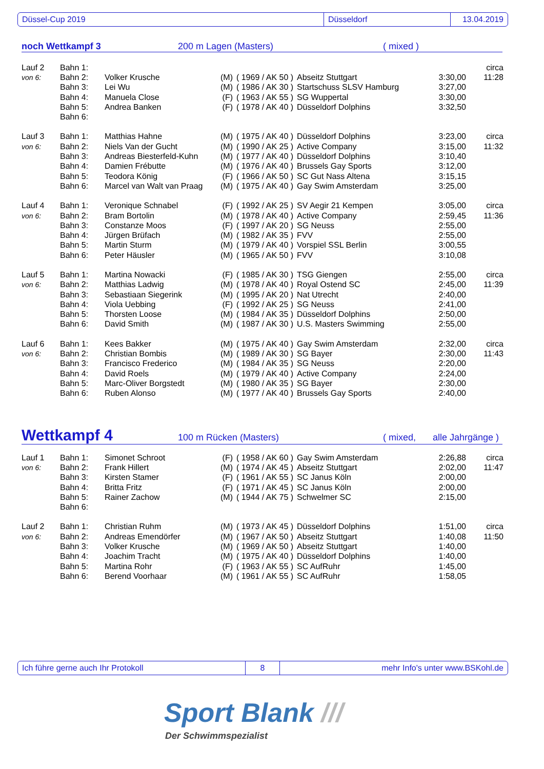Düssel-Cup 2019 Düsseldorf 13.04.2019
noch Wettkampf 3 200 m Lagen (Masters) ( mixed )
| Lauf 2 | Bahn 1: | | | | | | circa |
| von 6: | Bahn 2: | Volker Krusche | (M) | ( 1969 / AK 50 ) | Abseitz Stuttgart | 3:30,00 | 11:28 |
| | Bahn 3: | Lei Wu | (M) | ( 1986 / AK 30 ) | Startschuss SLSV Hamburg | 3:27,00 | |
| | Bahn 4: | Manuela Close | (F) | ( 1963 / AK 55 ) | SG Wuppertal | 3:30,00 | |
| | Bahn 5: | Andrea Banken | (F) | ( 1978 / AK 40 ) | Düsseldorf Dolphins | 3:32,50 | |
| | Bahn 6: | | | | | | |
| Lauf 3 | Bahn 1: | Matthias Hahne | (M) | ( 1975 / AK 40 ) | Düsseldorf Dolphins | 3:23,00 | circa |
| von 6: | Bahn 2: | Niels Van der Gucht | (M) | ( 1990 / AK 25 ) | Active Company | 3:15,00 | 11:32 |
| | Bahn 3: | Andreas Biesterfeld-Kuhn | (M) | ( 1977 / AK 40 ) | Düsseldorf Dolphins | 3:10,40 | |
| | Bahn 4: | Damien Frébutte | (M) | ( 1976 / AK 40 ) | Brussels Gay Sports | 3:12,00 | |
| | Bahn 5: | Teodora König | (F) | ( 1966 / AK 50 ) | SC Gut Nass Altena | 3:15,15 | |
| | Bahn 6: | Marcel van Walt van Praag | (M) | ( 1975 / AK 40 ) | Gay Swim Amsterdam | 3:25,00 | |
| Lauf 4 | Bahn 1: | Veronique Schnabel | (F) | ( 1992 / AK 25 ) | SV Aegir 21 Kempen | 3:05,00 | circa |
| von 6: | Bahn 2: | Bram Bortolin | (M) | ( 1978 / AK 40 ) | Active Company | 2:59,45 | 11:36 |
| | Bahn 3: | Constanze Moos | (F) | ( 1997 / AK 20 ) | SG Neuss | 2:55,00 | |
| | Bahn 4: | Jürgen Brüfach | (M) | ( 1982 / AK 35 ) | FVV | 2:55,00 | |
| | Bahn 5: | Martin Sturm | (M) | ( 1979 / AK 40 ) | Vorspiel SSL Berlin | 3:00,55 | |
| | Bahn 6: | Peter Häusler | (M) | ( 1965 / AK 50 ) | FVV | 3:10,08 | |
| Lauf 5 | Bahn 1: | Martina Nowacki | (F) | ( 1985 / AK 30 ) | TSG Giengen | 2:55,00 | circa |
| von 6: | Bahn 2: | Matthias Ladwig | (M) | ( 1978 / AK 40 ) | Royal Ostend SC | 2:45,00 | 11:39 |
| | Bahn 3: | Sebastiaan Siegerink | (M) | ( 1995 / AK 20 ) | Nat Utrecht | 2:40,00 | |
| | Bahn 4: | Viola Uebbing | (F) | ( 1992 / AK 25 ) | SG Neuss | 2:41,00 | |
| | Bahn 5: | Thorsten Loose | (M) | ( 1984 / AK 35 ) | Düsseldorf Dolphins | 2:50,00 | |
| | Bahn 6: | David Smith | (M) | ( 1987 / AK 30 ) | U.S. Masters Swimming | 2:55,00 | |
| Lauf 6 | Bahn 1: | Kees Bakker | (M) | ( 1975 / AK 40 ) | Gay Swim Amsterdam | 2:32,00 | circa |
| von 6: | Bahn 2: | Christian Bombis | (M) | ( 1989 / AK 30 ) | SG Bayer | 2:30,00 | 11:43 |
| | Bahn 3: | Francisco Frederico | (M) | ( 1984 / AK 35 ) | SG Neuss | 2:20,00 | |
| | Bahn 4: | David Roels | (M) | ( 1979 / AK 40 ) | Active Company | 2:24,00 | |
| | Bahn 5: | Marc-Oliver Borgstedt | (M) | ( 1980 / AK 35 ) | SG Bayer | 2:30,00 | |
| | Bahn 6: | Ruben Alonso | (M) | ( 1977 / AK 40 ) | Brussels Gay Sports | 2:40,00 | |
Wettkampf 4 100 m Rücken (Masters) ( mixed, alle Jahrgänge )
| Lauf 1 | Bahn 1: | Simonet Schroot | (F) | ( 1958 / AK 60 ) | Gay Swim Amsterdam | 2:26,88 | circa |
| von 6: | Bahn 2: | Frank Hillert | (M) | ( 1974 / AK 45 ) | Abseitz Stuttgart | 2:02,00 | 11:47 |
| | Bahn 3: | Kirsten Stamer | (F) | ( 1961 / AK 55 ) | SC Janus Köln | 2:00,00 | |
| | Bahn 4: | Britta Fritz | (F) | ( 1971 / AK 45 ) | SC Janus Köln | 2:00,00 | |
| | Bahn 5: | Rainer Zachow | (M) | ( 1944 / AK 75 ) | Schwelmer SC | 2:15,00 | |
| | Bahn 6: | | | | | | |
| Lauf 2 | Bahn 1: | Christian Ruhm | (M) | ( 1973 / AK 45 ) | Düsseldorf Dolphins | 1:51,00 | circa |
| von 6: | Bahn 2: | Andreas Emendörfer | (M) | ( 1967 / AK 50 ) | Abseitz Stuttgart | 1:40,08 | 11:50 |
| | Bahn 3: | Volker Krusche | (M) | ( 1969 / AK 50 ) | Abseitz Stuttgart | 1:40,00 | |
| | Bahn 4: | Joachim Tracht | (M) | ( 1975 / AK 40 ) | Düsseldorf Dolphins | 1:40,00 | |
| | Bahn 5: | Martina Rohr | (F) | ( 1963 / AK 55 ) | SC AufRuhr | 1:45,00 | |
| | Bahn 6: | Berend Voorhaar | (M) | ( 1961 / AK 55 ) | SC AufRuhr | 1:58,05 | |
Ich führe gerne auch Ihr Protokoll 8 mehr Info's unter www.BSKohl.de
Sport Blank ///
Der Schwimmspezialist